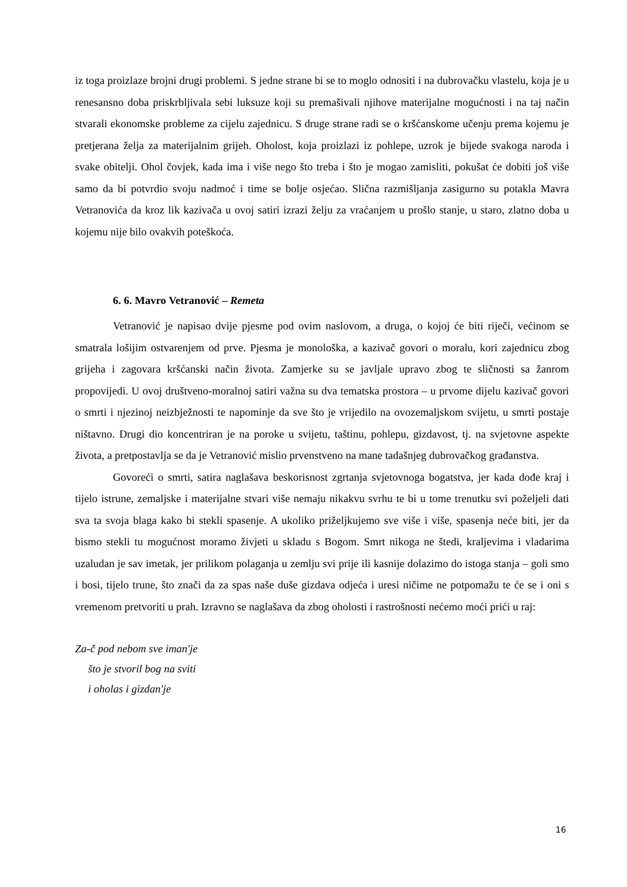iz toga proizlaze brojni drugi problemi. S jedne strane bi se to moglo odnositi i na dubrovačku vlastelu, koja je u renesansno doba priskrbljivala sebi luksuze koji su premašivali njihove materijalne mogućnosti i na taj način stvarali ekonomske probleme za cijelu zajednicu. S druge strane radi se o kršćanskome učenju prema kojemu je pretjerana želja za materijalnim grijeh. Oholost, koja proizlazi iz pohlepe, uzrok je bijede svakoga naroda i svake obitelji. Ohol čovjek, kada ima i više nego što treba i što je mogao zamisliti, pokušat će dobiti još više samo da bi potvrdio svoju nadmoć i time se bolje osjećao. Slična razmišljanja zasigurno su potakla Mavra Vetranovića da kroz lik kazivača u ovoj satiri izrazi želju za vraćanjem u prošlo stanje, u staro, zlatno doba u kojemu nije bilo ovakvih poteškoća.
6. 6. Mavro Vetranović – Remeta
Vetranović je napisao dvije pjesme pod ovim naslovom, a druga, o kojoj će biti riječi, većinom se smatrala lošijim ostvarenjem od prve. Pjesma je monološka, a kazivač govori o moralu, kori zajednicu zbog grijeha i zagovara kršćanski način života. Zamjerke su se javljale upravo zbog te sličnosti sa žanrom propovijedi. U ovoj društveno-moralnoj satiri važna su dva tematska prostora – u prvome dijelu kazivač govori o smrti i njezinoj neizbježnosti te napominje da sve što je vrijedilo na ovozemaljskom svijetu, u smrti postaje ništavno. Drugi dio koncentriran je na poroke u svijetu, taštinu, pohlepu, gizdavost, tj. na svjetovne aspekte života, a pretpostavlja se da je Vetranović mislio prvenstveno na mane tadašnjeg dubrovačkog građanstva.
Govoreći o smrti, satira naglašava beskorisnost zgrtanja svjetovnoga bogatstva, jer kada dođe kraj i tijelo istrune, zemaljske i materijalne stvari više nemaju nikakvu svrhu te bi u tome trenutku svi poželjeli dati sva ta svoja blaga kako bi stekli spasenje. A ukoliko priželjkujemo sve više i više, spasenja neće biti, jer da bismo stekli tu mogućnost moramo živjeti u skladu s Bogom. Smrt nikoga ne štedi, kraljevima i vladarima uzaludan je sav imetak, jer prilikom polaganja u zemlju svi prije ili kasnije dolazimo do istoga stanja – goli smo i bosi, tijelo trune, što znači da za spas naše duše gizdava odjeća i uresi ničime ne potpomažu te će se i oni s vremenom pretvoriti u prah. Izravno se naglašava da zbog oholosti i rastrošnosti nećemo moći prići u raj:
Za-č pod nebom sve iman'je
što je stvoril bog na sviti
i oholas i gizdan'je
16